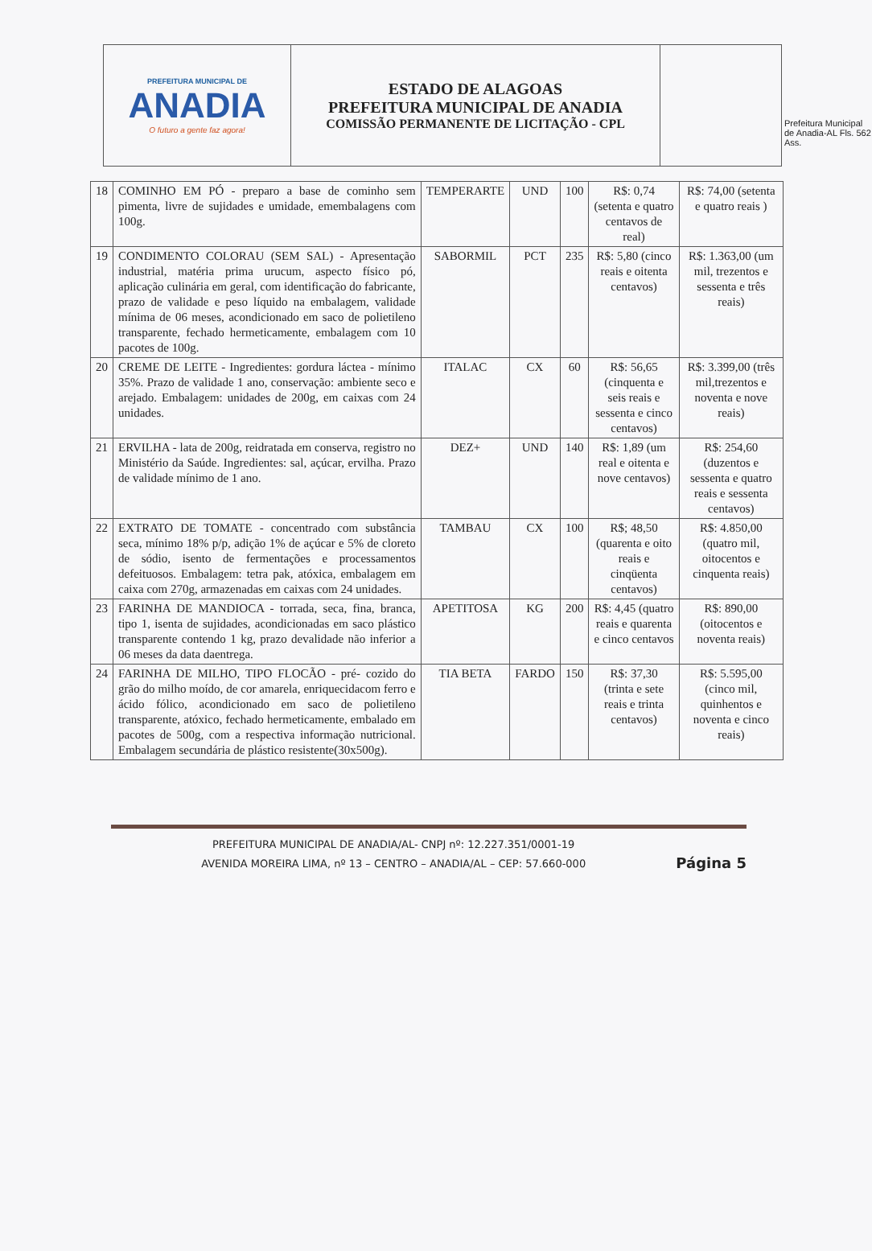PREFEITURA MUNICIPAL DE
ANADIA
O futuro a gente faz agora!
ESTADO DE ALAGOAS
PREFEITURA MUNICIPAL DE ANADIA
COMISSÃO PERMANENTE DE LICITAÇÃO - CPL
Prefeitura Municipal de Anadia-AL Fls. 562 Ass.
| 18 | COMINHO EM PÓ - preparo a base de cominho sem pimenta, livre de sujidades e umidade, emembalagens com 100g. | TEMPERARTE | UND | 100 | R$: 0,74 (setenta e quatro centavos de real) | R$: 74,00 (setenta e quatro reais ) |
| 19 | CONDIMENTO COLORAU (SEM SAL) - Apresentação industrial, matéria prima urucum, aspecto físico pó, aplicação culinária em geral, com identificação do fabricante, prazo de validade e peso líquido na embalagem, validade mínima de 06 meses, acondicionado em saco de polietileno transparente, fechado hermeticamente, embalagem com 10 pacotes de 100g. | SABORMIL | PCT | 235 | R$: 5,80 (cinco reais e oitenta centavos) | R$: 1.363,00 (um mil, trezentos e sessenta e três reais) |
| 20 | CREME DE LEITE - Ingredientes: gordura láctea - mínimo 35%. Prazo de validade 1 ano, conservação: ambiente seco e arejado. Embalagem: unidades de 200g, em caixas com 24 unidades. | ITALAC | CX | 60 | R$: 56,65 (cinquenta e seis reais e sessenta e cinco centavos) | R$: 3.399,00 (três mil,trezentos e noventa e nove reais) |
| 21 | ERVILHA - lata de 200g, reidratada em conserva, registro no Ministério da Saúde. Ingredientes: sal, açúcar, ervilha. Prazo de validade mínimo de 1 ano. | DEZ+ | UND | 140 | R$: 1,89 (um real e oitenta e nove centavos) | R$: 254,60 (duzentos e sessenta e quatro reais e sessenta centavos) |
| 22 | EXTRATO DE TOMATE - concentrado com substância seca, mínimo 18% p/p, adição 1% de açúcar e 5% de cloreto de sódio, isento de fermentações e processamentos defeituosos. Embalagem: tetra pak, atóxica, embalagem em caixa com 270g, armazenadas em caixas com 24 unidades. | TAMBAU | CX | 100 | R$; 48,50 (quarenta e oito reais e cinqüenta centavos) | R$: 4.850,00 (quatro mil, oitocentos e cinquenta reais) |
| 23 | FARINHA DE MANDIOCA - torrada, seca, fina, branca, tipo 1, isenta de sujidades, acondicionadas em saco plástico transparente contendo 1 kg, prazo devalidade não inferior a 06 meses da data daentrega. | APETITOSA | KG | 200 | R$: 4,45 (quatro reais e quarenta e cinco centavos | R$: 890,00 (oitocentos e noventa reais) |
| 24 | FARINHA DE MILHO, TIPO FLOCÃO - pré- cozido do grão do milho moído, de cor amarela, enriquecidacom ferro e ácido fólico, acondicionado em saco de polietileno transparente, atóxico, fechado hermeticamente, embalado em pacotes de 500g, com a respectiva informação nutricional. Embalagem secundária de plástico resistente(30x500g). | TIA BETA | FARDO | 150 | R$: 37,30 (trinta e sete reais e trinta centavos) | R$: 5.595,00 (cinco mil, quinhentos e noventa e cinco reais) |
PREFEITURA MUNICIPAL DE ANADIA/AL- CNPJ nº: 12.227.351/0001-19
AVENIDA MOREIRA LIMA, nº 13 – CENTRO – ANADIA/AL – CEP: 57.660-000
Página 5